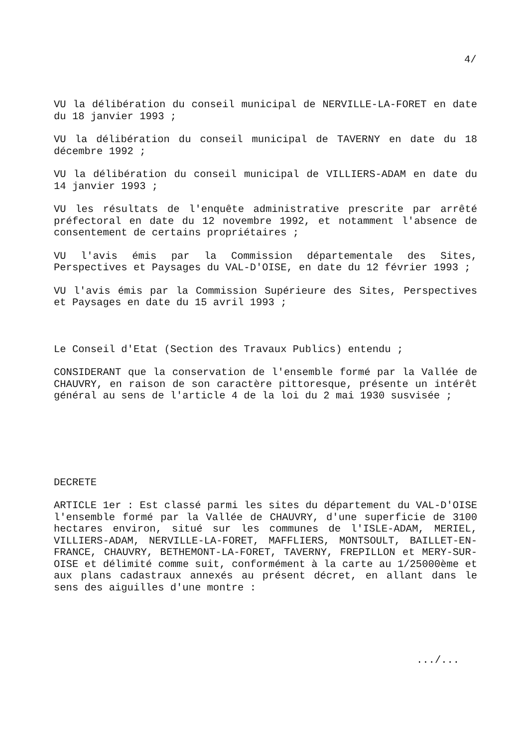4/
VU la délibération du conseil municipal de NERVILLE-LA-FORET en date du 18 janvier 1993 ;
VU la délibération du conseil municipal de TAVERNY en date du 18 décembre 1992 ;
VU la délibération du conseil municipal de VILLIERS-ADAM en date du 14 janvier 1993 ;
VU les résultats de l'enquête administrative prescrite par arrêté préfectoral en date du 12 novembre 1992, et notamment l'absence de consentement de certains propriétaires ;
VU l'avis émis par la Commission départementale des Sites, Perspectives et Paysages du VAL-D'OISE, en date du 12 février 1993 ;
VU l'avis émis par la Commission Supérieure des Sites, Perspectives et Paysages en date du 15 avril 1993 ;
Le Conseil d'Etat (Section des Travaux Publics) entendu ;
CONSIDERANT que la conservation de l'ensemble formé par la Vallée de CHAUVRY, en raison de son caractère pittoresque, présente un intérêt général au sens de l'article 4 de la loi du 2 mai 1930 susvisée ;
DECRETE
ARTICLE 1er : Est classé parmi les sites du département du VAL-D'OISE l'ensemble formé par la Vallée de CHAUVRY, d'une superficie de 3100 hectares environ, situé sur les communes de l'ISLE-ADAM, MERIEL, VILLIERS-ADAM, NERVILLE-LA-FORET, MAFFLIERS, MONTSOULT, BAILLET-EN-FRANCE, CHAUVRY, BETHEMONT-LA-FORET, TAVERNY, FREPILLON et MERY-SUR-OISE et délimité comme suit, conformément à la carte au 1/25000ème et aux plans cadastraux annexés au présent décret, en allant dans le sens des aiguilles d'une montre :
.../...